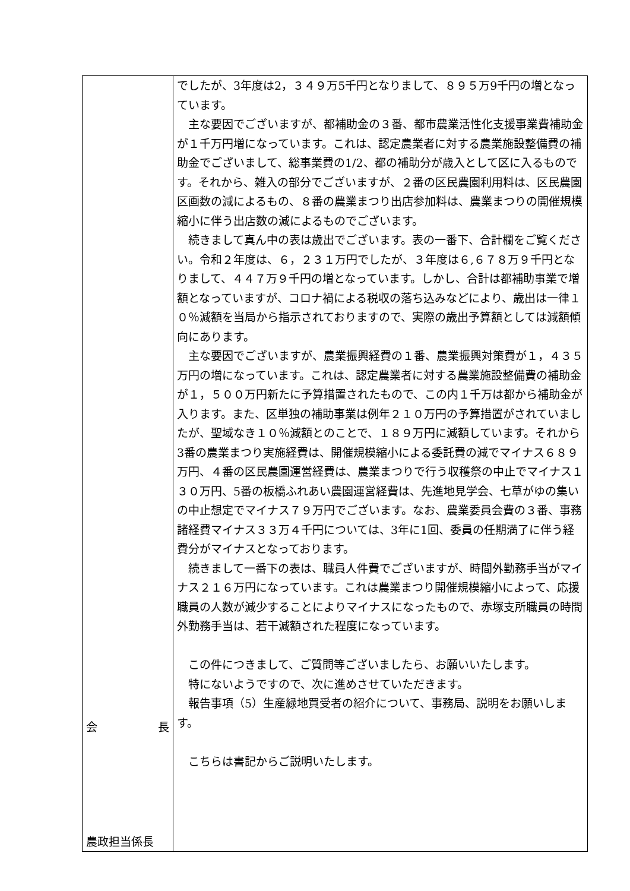| 会 長 農政担当係長 | でしたが、3年度は2，３４９万5千円となりまして、８９５万9千円の増となっています。 主な要因でございますが、都補助金の３番、都市農業活性化支援事業費補助金が１千万円増になっています。これは、認定農業者に対する農業施設整備費の補助金でございまして、総事業費の1/2、都の補助分が歳入として区に入るものです。それから、雑入の部分でございますが、２番の区民農園利用料は、区民農園区画数の減によるもの、８番の農業まつり出店参加料は、農業まつりの開催規模縮小に伴う出店数の減によるものでございます。 続きまして真ん中の表は歳出でございます。表の一番下、合計欄をご覧ください。令和２年度は、６，２３１万円でしたが、３年度は６,６７８万９千円となりまして、４４７万９千円の増となっています。しかし、合計は都補助事業で増額となっていますが、コロナ禍による税収の落ち込みなどにより、歳出は一律１０％減額を当局から指示されておりますので、実際の歳出予算額としては減額傾向にあります。 主な要因でございますが、農業振興経費の１番、農業振興対策費が１，４３５万円の増になっています。これは、認定農業者に対する農業施設整備費の補助金が１，５００万円新たに予算措置されたもので、この内１千万は都から補助金が入ります。また、区単独の補助事業は例年２１０万円の予算措置がされていましたが、聖域なき１０％減額とのことで、１８９万円に減額しています。それから3番の農業まつり実施経費は、開催規模縮小による委託費の減でマイナス６８９万円、４番の区民農園運営経費は、農業まつりで行う収穫祭の中止でマイナス１３０万円、5番の板橋ふれあい農園運営経費は、先進地見学会、七草がゆの集いの中止想定でマイナス７９万円でございます。なお、農業委員会費の３番、事務諸経費マイナス３３万４千円については、3年に1回、委員の任期満了に伴う経費分がマイナスとなっております。 続きまして一番下の表は、職員人件費でございますが、時間外勤務手当がマイナス２１６万円になっています。これは農業まつり開催規模縮小によって、応援職員の人数が減少することによりマイナスになったもので、赤塚支所職員の時間外勤務手当は、若干減額された程度になっています。 この件につきまして、ご質問等ございましたら、お願いいたします。 特にないようですので、次に進めさせていただきます。 報告事項（5）生産緑地買受者の紹介について、事務局、説明をお願いします。 こちらは書記からご説明いたします。 |